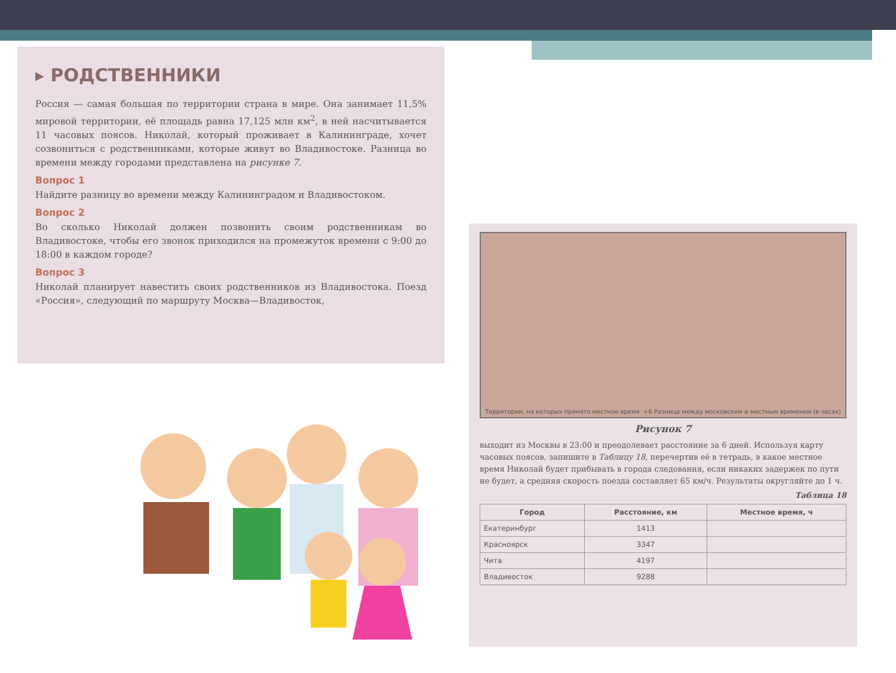▸ РОДСТВЕННИКИ
Россия — самая большая по территории страна в мире. Она занимает 11,5% мировой территории, её площадь равна 17,125 млн км<sup>2</sup>, в ней насчитывается 11 часовых поясов. Николай, который проживает в Калининграде, хочет созвониться с родственниками, которые живут во Владивостоке. Разница во времени между городами представлена на рисунке 7.
Вопрос 1
Найдите разницу во времени между Калининградом и Владивостоком.
Вопрос 2
Во сколько Николай должен позвонить своим родственникам во Владивостоке, чтобы его звонок приходился на промежуток времени с 9:00 до 18:00 в каждом городе?
Вопрос 3
Николай планирует навестить своих родственников из Владивостока. Поезд «Россия», следующий по маршруту Москва—Владивосток,
Территории, на которых принято местное время +6 Разница между московским и местным временем (в часах)
Рисунок 7
выходит из Москвы в 23:00 и преодолевает расстояние за 6 дней. Используя карту часовых поясов, запишите в Таблицу 18, перечертив её в тетрадь, в какое местное время Николай будет прибывать в города следования, если никаких задержек по пути не будет, а средняя скорость поезда составляет 65 км/ч. Результаты округляйте до 1 ч.
Таблица 18
| Город | Расстояние, км | Местное время, ч |
| --- | --- | --- |
| Екатеринбург | 1413 | |
| Красноярск | 3347 | |
| Чита | 4197 | |
| Владивосток | 9288 | |